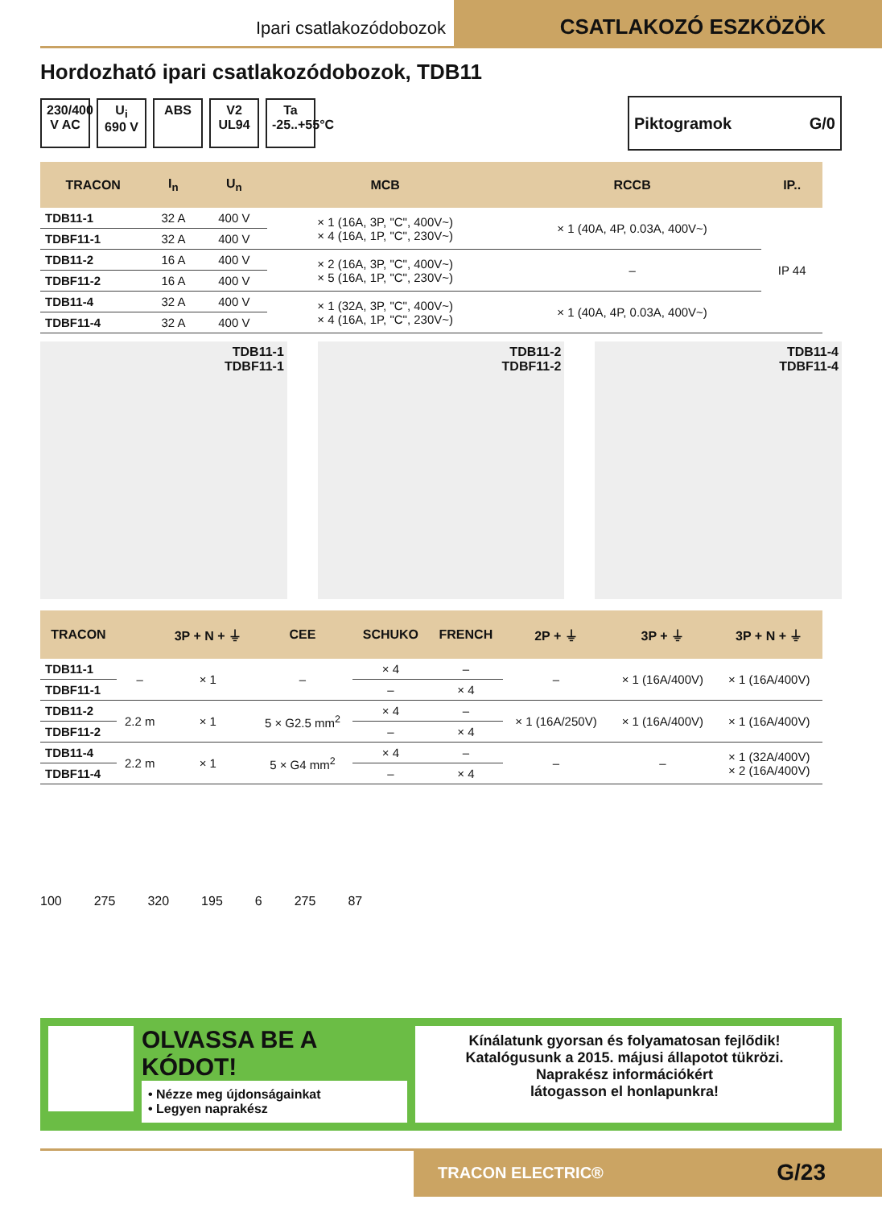Ipari csatlakozódobozok
CSATLAKOZÓ ESZKÖZÖK
Hordozható ipari csatlakozódobozok, TDB11
230/400 V AC
U<sub>i</sub> 690 V
ABS
V2 UL94
Ta -25..+55°C
Piktogramok G/0
| TRACON | I<sub>n</sub> | U<sub>n</sub> | MCB | RCCB | IP.. |
| --- | --- | --- | --- | --- | --- |
| TDB11-1 | 32 A | 400 V | × 1 (16A, 3P, "C", 400V~) × 4 (16A, 1P, "C", 230V~) | × 1 (40A, 4P, 0.03A, 400V~) | IP 44 |
| TDBF11-1 | 32 A | 400 V | | | |
| TDB11-2 | 16 A | 400 V | × 2 (16A, 3P, "C", 400V~) × 5 (16A, 1P, "C", 230V~) | – | |
| TDBF11-2 | 16 A | 400 V | | | |
| TDB11-4 | 32 A | 400 V | × 1 (32A, 3P, "C", 400V~) × 4 (16A, 1P, "C", 230V~) | × 1 (40A, 4P, 0.03A, 400V~) | |
| TDBF11-4 | 32 A | 400 V | | | |
TDB11-1
TDBF11-1
TDB11-2
TDBF11-2
TDB11-4
TDBF11-4
| TRACON | | 3P + N + ⏚ | CEE | SCHUKO | FRENCH | 2P + ⏚ | 3P + ⏚ | 3P + N + ⏚ |
| --- | --- | --- | --- | --- | --- | --- | --- | --- |
| TDB11-1 | – | × 1 | – | × 4 | – | – | × 1 (16A/400V) | × 1 (16A/400V) |
| TDBF11-1 | | | | – | × 4 | | | |
| TDB11-2 | 2.2 m | × 1 | 5 × G2.5 mm<sup>2</sup> | × 4 | – | × 1 (16A/250V) | × 1 (16A/400V) | × 1 (16A/400V) |
| TDBF11-2 | | | | – | × 4 | | | |
| TDB11-4 | 2.2 m | × 1 | 5 × G4 mm<sup>2</sup> | × 4 | – | – | – | × 1 (32A/400V) × 2 (16A/400V) |
| TDBF11-4 | | | | – | × 4 | | | |
100 275 320 195 6 275 87
OLVASSA BE A KÓDOT!
• Nézze meg újdonságainkat
• Legyen naprakész
Kínálatunk gyorsan és folyamatosan fejlődik!
Katalógusunk a 2015. májusi állapotot tükrözi.
Naprakész információkért
látogasson el honlapunkra!
TRACON ELECTRIC® G/23